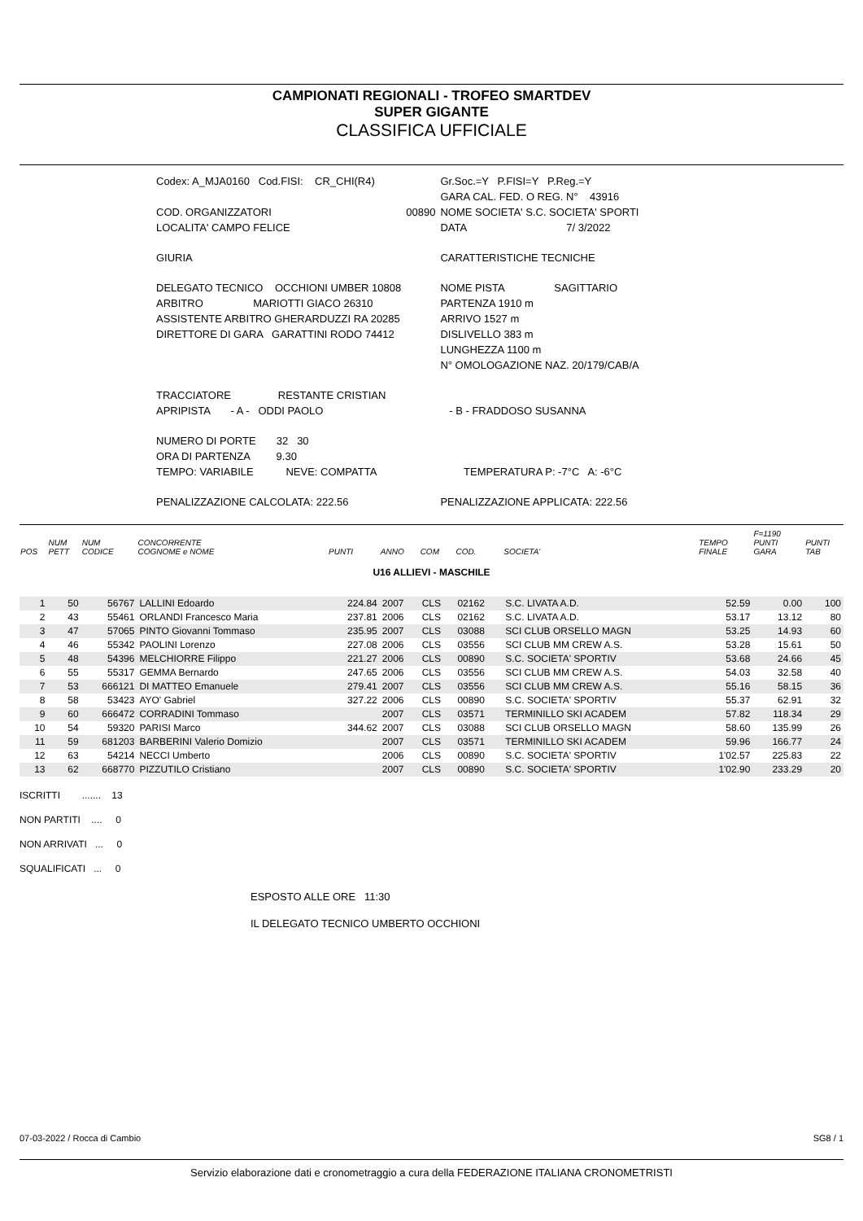CAMPIONATI REGIONALI - TROFEO SMARTDEV
SUPER GIGANTE
CLASSIFICA UFFICIALE
| Codex: A_MJA0160 Cod.FISI: CR_CHI(R4) | | Gr.Soc.=Y P.FISI=Y P.Reg.=Y |
| | | GARA CAL. FED. O REG. N° 43916 |
| COD. ORGANIZZATORI | 00890 | NOME SOCIETA' S.C. SOCIETA' SPORTI |
| LOCALITA' CAMPO FELICE | | DATA 7/ 3/2022 |
| GIURIA | | CARATTERISTICHE TECNICHE |
| DELEGATO TECNICO OCCHIONI UMBER 10808 | | NOME PISTA SAGITTARIO |
| ARBITRO MARIOTTI GIACO 26310 | | PARTENZA 1910 m |
| ASSISTENTE ARBITRO GHERARDUZZI RA 20285 | | ARRIVO 1527 m |
| DIRETTORE DI GARA GARATTINI RODO 74412 | | DISLIVELLO 383 m |
| | | LUNGHEZZA 1100 m |
| | | N° OMOLOGAZIONE NAZ. 20/179/CAB/A |
| TRACCIATORE RESTANTE CRISTIAN | | |
| APRIPISTA - A - ODDI PAOLO | | - B - FRADDOSO SUSANNA |
| NUMERO DI PORTE 32 30 | | |
| ORA DI PARTENZA 9.30 | | |
| TEMPO: VARIABILE NEVE: COMPATTA | | TEMPERATURA P: -7°C A: -6°C |
| PENALIZZAZIONE CALCOLATA: 222.56 | | PENALIZZAZIONE APPLICATA: 222.56 |
| POS | NUM PETT | NUM CODICE | CONCORRENTE COGNOME e NOME | PUNTI | ANNO | COM | COD. | SOCIETA' | TEMPO FINALE | F=1190 PUNTI GARA | PUNTI TAB |
| --- | --- | --- | --- | --- | --- | --- | --- | --- | --- | --- | --- |
| U16 ALLIEVI - MASCHILE | | | | | | | | | | | |
| 1 | 50 | 56767 | LALLINI Edoardo | 224.84 | 2007 | CLS | 02162 | S.C. LIVATA A.D. | 52.59 | 0.00 | 100 |
| 2 | 43 | 55461 | ORLANDI Francesco Maria | 237.81 | 2006 | CLS | 02162 | S.C. LIVATA A.D. | 53.17 | 13.12 | 80 |
| 3 | 47 | 57065 | PINTO Giovanni Tommaso | 235.95 | 2007 | CLS | 03088 | SCI CLUB ORSELLO MAGN | 53.25 | 14.93 | 60 |
| 4 | 46 | 55342 | PAOLINI Lorenzo | 227.08 | 2006 | CLS | 03556 | SCI CLUB MM CREW A.S. | 53.28 | 15.61 | 50 |
| 5 | 48 | 54396 | MELCHIORRE Filippo | 221.27 | 2006 | CLS | 00890 | S.C. SOCIETA' SPORTIV | 53.68 | 24.66 | 45 |
| 6 | 55 | 55317 | GEMMA Bernardo | 247.65 | 2006 | CLS | 03556 | SCI CLUB MM CREW A.S. | 54.03 | 32.58 | 40 |
| 7 | 53 | 666121 | DI MATTEO Emanuele | 279.41 | 2007 | CLS | 03556 | SCI CLUB MM CREW A.S. | 55.16 | 58.15 | 36 |
| 8 | 58 | 53423 | AYO' Gabriel | 327.22 | 2006 | CLS | 00890 | S.C. SOCIETA' SPORTIV | 55.37 | 62.91 | 32 |
| 9 | 60 | 666472 | CORRADINI Tommaso | | 2007 | CLS | 03571 | TERMINILLO SKI ACADEM | 57.82 | 118.34 | 29 |
| 10 | 54 | 59320 | PARISI Marco | 344.62 | 2007 | CLS | 03088 | SCI CLUB ORSELLO MAGN | 58.60 | 135.99 | 26 |
| 11 | 59 | 681203 | BARBERINI Valerio Domizio | | 2007 | CLS | 03571 | TERMINILLO SKI ACADEM | 59.96 | 166.77 | 24 |
| 12 | 63 | 54214 | NECCI Umberto | | 2006 | CLS | 00890 | S.C. SOCIETA' SPORTIV | 1'02.57 | 225.83 | 22 |
| 13 | 62 | 668770 | PIZZUTILO Cristiano | | 2007 | CLS | 00890 | S.C. SOCIETA' SPORTIV | 1'02.90 | 233.29 | 20 |
ISCRITTI ....... 13
NON PARTITI .... 0
NON ARRIVATI ... 0
SQUALIFICATI ... 0
ESPOSTO ALLE ORE 11:30
IL DELEGATO TECNICO UMBERTO OCCHIONI
07-03-2022 / Rocca di Cambio SG8 / 1
Servizio elaborazione dati e cronometraggio a cura della FEDERAZIONE ITALIANA CRONOMETRISTI